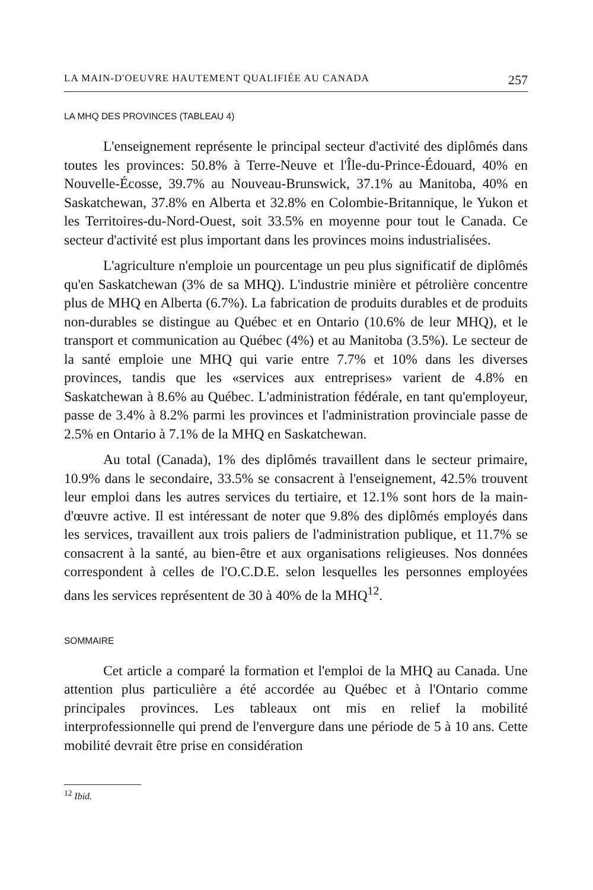LA MAIN-D'OEUVRE HAUTEMENT QUALIFIÉE AU CANADA 257
LA MHQ DES PROVINCES (TABLEAU 4)
L'enseignement représente le principal secteur d'activité des diplômés dans toutes les provinces: 50.8% à Terre-Neuve et l'Île-du-Prince-Édouard, 40% en Nouvelle-Écosse, 39.7% au Nouveau-Brunswick, 37.1% au Manitoba, 40% en Saskatchewan, 37.8% en Alberta et 32.8% en Colombie-Britannique, le Yukon et les Territoires-du-Nord-Ouest, soit 33.5% en moyenne pour tout le Canada. Ce secteur d'activité est plus important dans les provinces moins industrialisées.
L'agriculture n'emploie un pourcentage un peu plus significatif de diplômés qu'en Saskatchewan (3% de sa MHQ). L'industrie minière et pétrolière concentre plus de MHQ en Alberta (6.7%). La fabrication de produits durables et de produits non-durables se distingue au Québec et en Ontario (10.6% de leur MHQ), et le transport et communication au Québec (4%) et au Manitoba (3.5%). Le secteur de la santé emploie une MHQ qui varie entre 7.7% et 10% dans les diverses provinces, tandis que les «services aux entreprises» varient de 4.8% en Saskatchewan à 8.6% au Québec. L'administration fédérale, en tant qu'employeur, passe de 3.4% à 8.2% parmi les provinces et l'administration provinciale passe de 2.5% en Ontario à 7.1% de la MHQ en Saskatchewan.
Au total (Canada), 1% des diplômés travaillent dans le secteur primaire, 10.9% dans le secondaire, 33.5% se consacrent à l'enseignement, 42.5% trouvent leur emploi dans les autres services du tertiaire, et 12.1% sont hors de la main-d'œuvre active. Il est intéressant de noter que 9.8% des diplômés employés dans les services, travaillent aux trois paliers de l'administration publique, et 11.7% se consacrent à la santé, au bien-être et aux organisations religieuses. Nos données correspondent à celles de l'O.C.D.E. selon lesquelles les personnes employées dans les services représentent de 30 à 40% de la MHQ<sup>12</sup>.
SOMMAIRE
Cet article a comparé la formation et l'emploi de la MHQ au Canada. Une attention plus particulière a été accordée au Québec et à l'Ontario comme principales provinces. Les tableaux ont mis en relief la mobilité interprofessionnelle qui prend de l'envergure dans une période de 5 à 10 ans. Cette mobilité devrait être prise en considération
<sup>12</sup> Ibid.